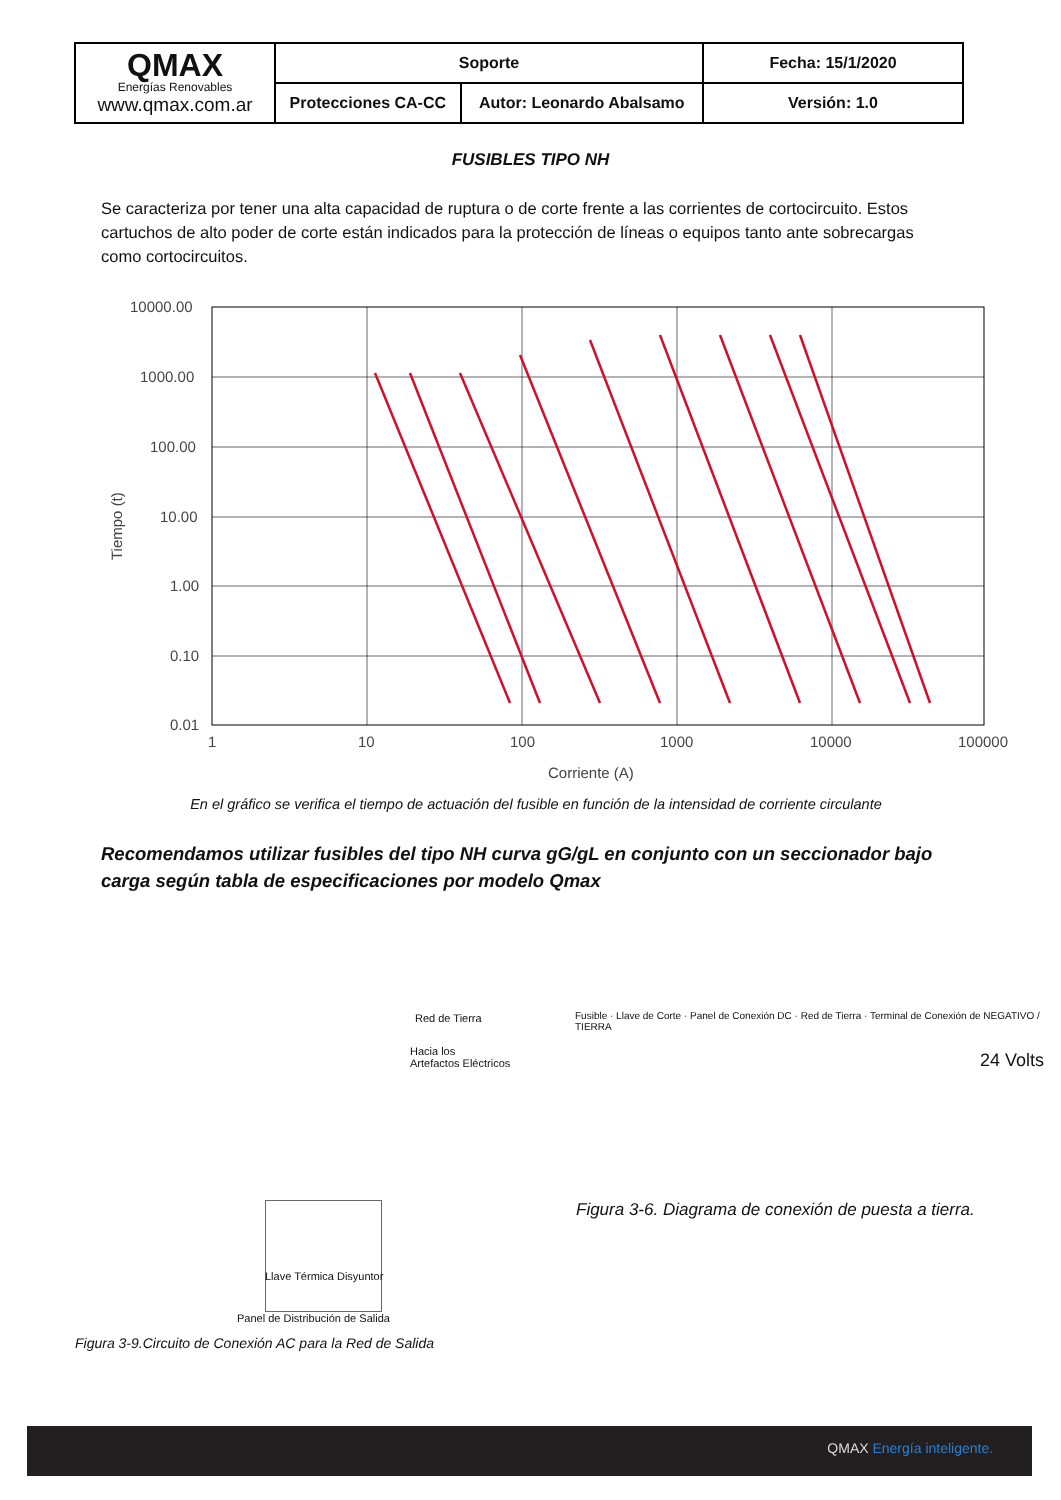| QMAX Energías Renovables www.qmax.com.ar | Soporte | | Fecha: 15/1/2020 |
| | Protecciones CA-CC | Autor: Leonardo Abalsamo | Versión: 1.0 |
FUSIBLES TIPO NH
Se caracteriza por tener una alta capacidad de ruptura o de corte frente a las corrientes de cortocircuito. Estos cartuchos de alto poder de corte están indicados para la protección de líneas o equipos tanto ante sobrecargas como cortocircuitos.
10000.00
1000.00
100.00
10.00
1.00
0.10
0.01
1
10
100
1000
10000
100000
Corriente (A)
Tiempo (t)
En el gráfico se verifica el tiempo de actuación del fusible en función de la intensidad de corriente circulante
Recomendamos utilizar fusibles del tipo NH curva gG/gL en conjunto con un seccionador bajo carga según tabla de especificaciones por modelo Qmax
Red de Tierra
Hacia los
Artefactos Eléctricos
Llave Térmica Disyuntor
Panel de Distribución de Salida
Figura 3-9.Circuito de Conexión AC para la Red de Salida
Fusible · Llave de Corte · Panel de Conexión DC · Red de Tierra · Terminal de Conexión de NEGATIVO / TIERRA
24 Volts
Figura 3-6. Diagrama de conexión de puesta a tierra.
QMAX Energía inteligente.